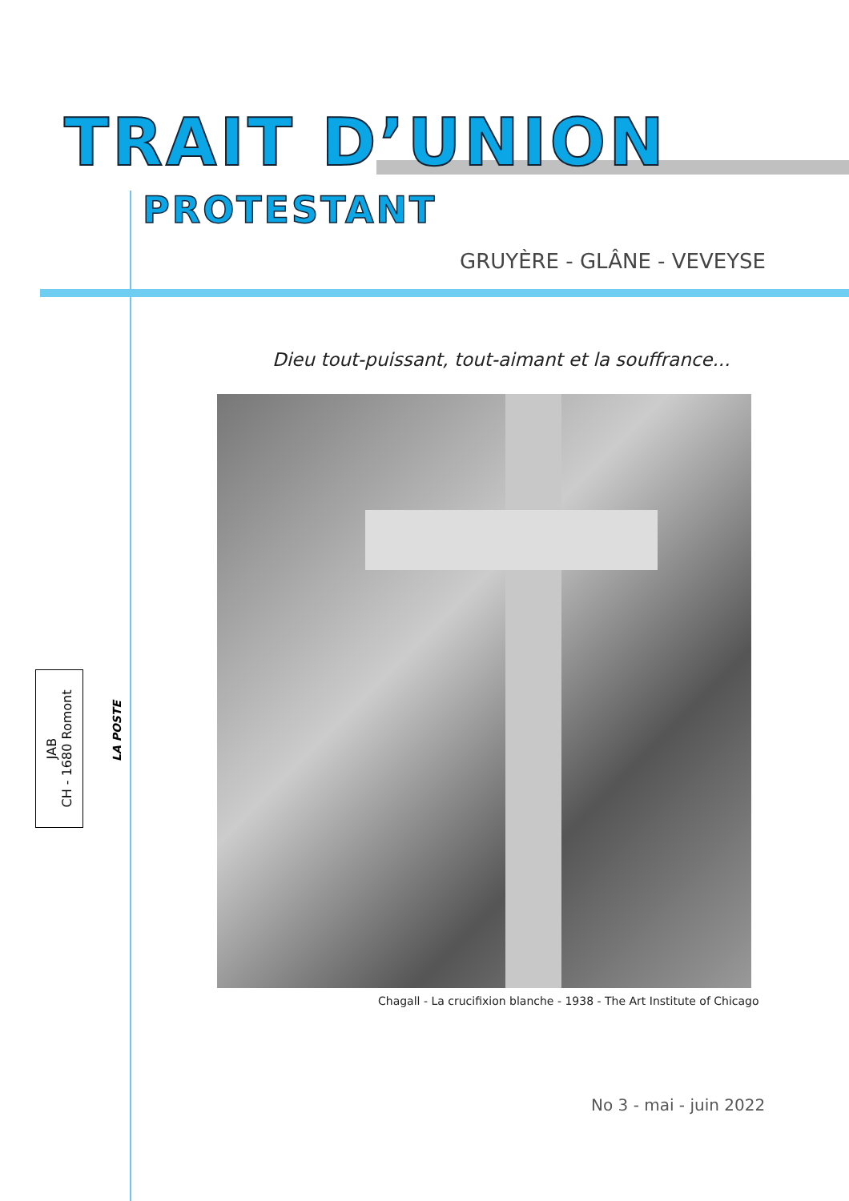TRAIT D’UNION
PROTESTANT
GRUYÈRE - GLÂNE - VEVEYSE
Dieu tout-puissant, tout-aimant et la souffrance...
Chagall - La crucifixion blanche - 1938 - The Art Institute of Chicago
No 3 - mai - juin 2022
JAB
CH - 1680 Romont
LA POSTE